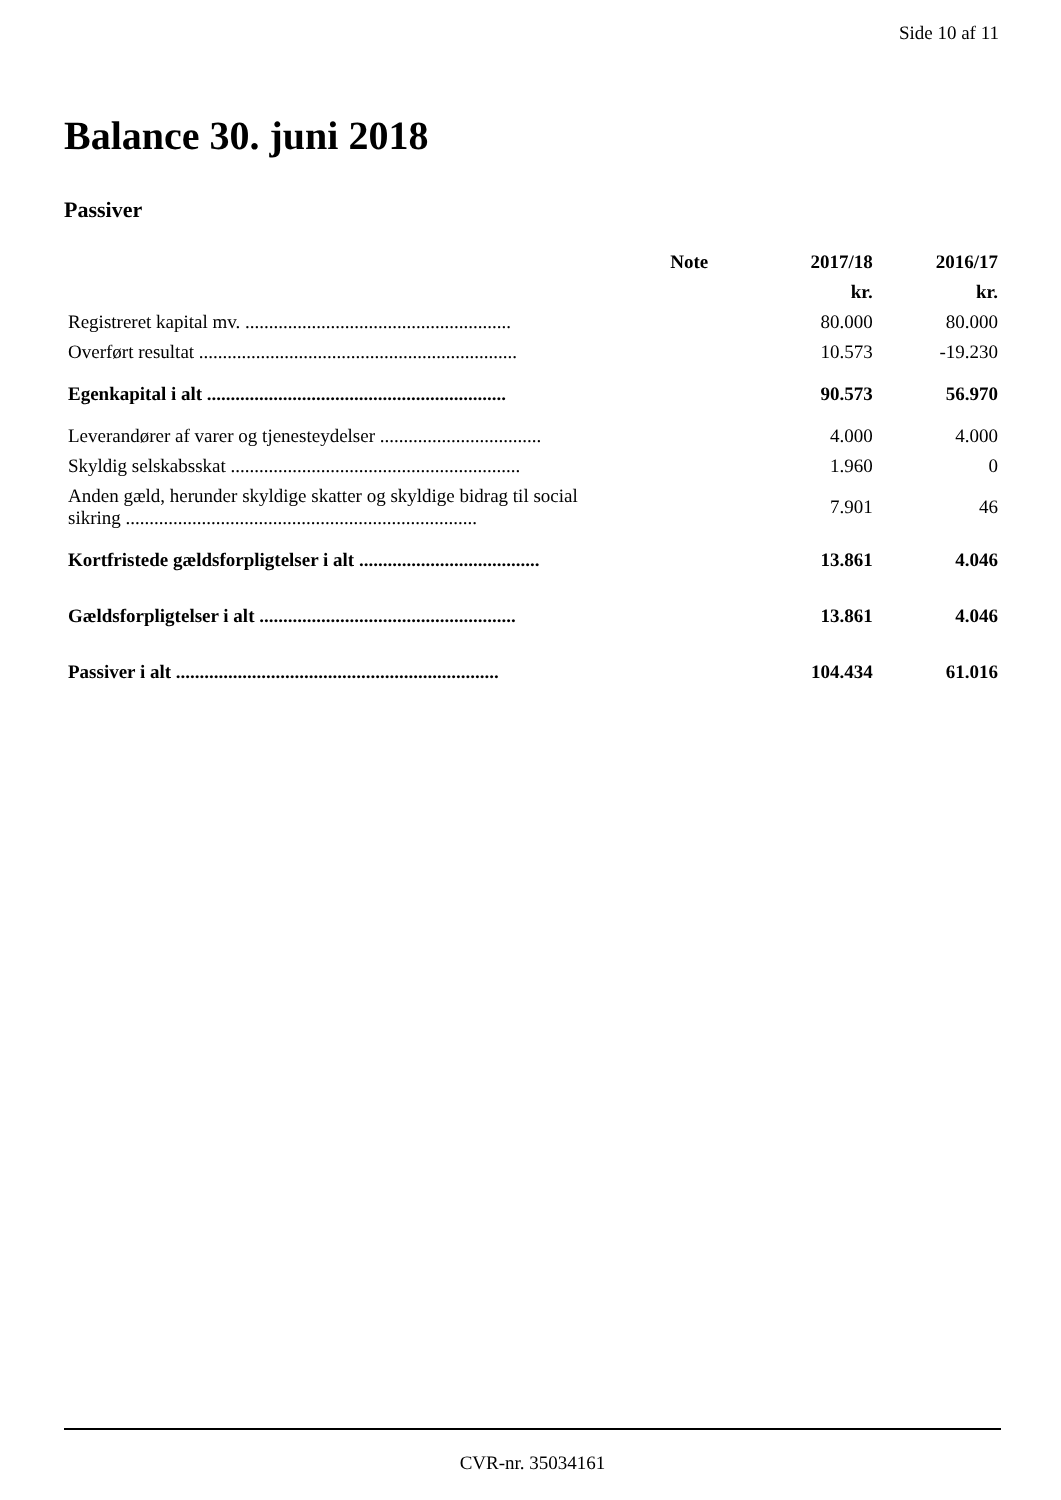Side 10 af 11
Balance 30. juni 2018
Passiver
| | Note | 2017/18 | 2016/17 |
| --- | --- | --- | --- |
| | | kr. | kr. |
| Registreret kapital mv. ........................................................ | | 80.000 | 80.000 |
| Overført resultat ................................................................... | | 10.573 | -19.230 |
| Egenkapital i alt ............................................................... | | 90.573 | 56.970 |
| Leverandører af varer og tjenesteydelser .................................. | | 4.000 | 4.000 |
| Skyldig selskabsskat ............................................................. | | 1.960 | 0 |
| Anden gæld, herunder skyldige skatter og skyldige bidrag til social sikring .......................................................................... | | 7.901 | 46 |
| Kortfristede gældsforpligtelser i alt ...................................... | | 13.861 | 4.046 |
| Gældsforpligtelser i alt ...................................................... | | 13.861 | 4.046 |
| Passiver i alt .................................................................... | | 104.434 | 61.016 |
CVR-nr. 35034161